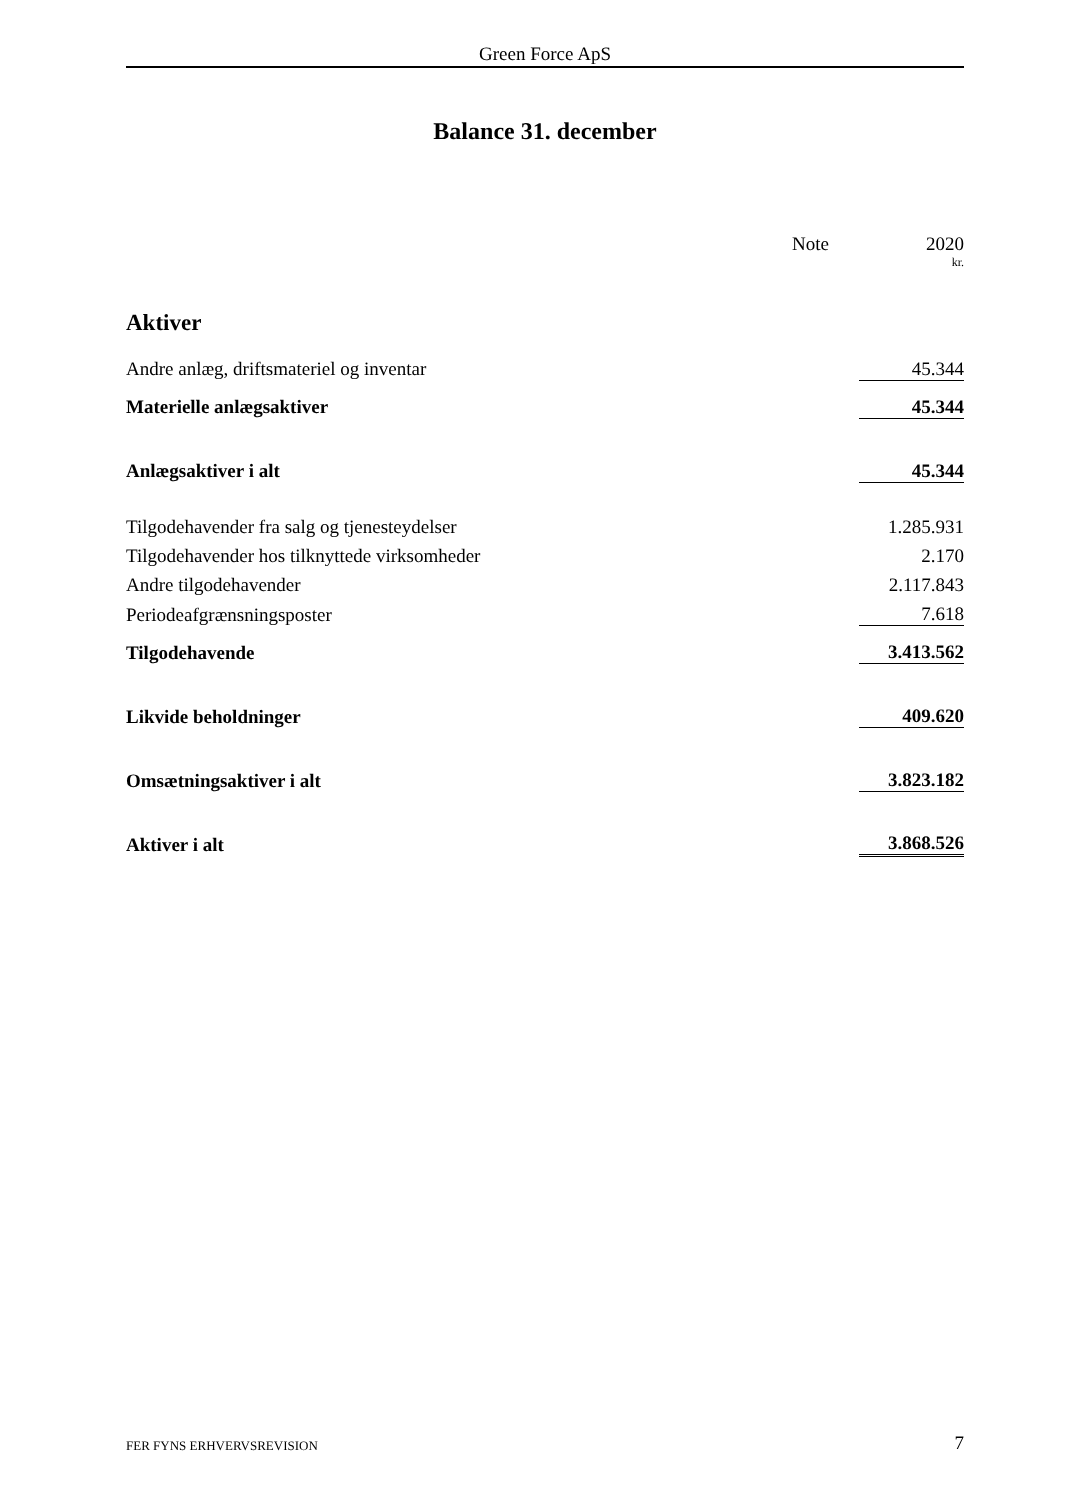Green Force ApS
Balance 31. december
| | Note | 2020 |
| | | kr. |
| Aktiver | | |
| Andre anlæg, driftsmateriel og inventar | | 45.344 |
| Materielle anlægsaktiver | | 45.344 |
| Anlægsaktiver i alt | | 45.344 |
| Tilgodehavender fra salg og tjenesteydelser | | 1.285.931 |
| Tilgodehavender hos tilknyttede virksomheder | | 2.170 |
| Andre tilgodehavender | | 2.117.843 |
| Periodeafgrænsningsposter | | 7.618 |
| Tilgodehavende | | 3.413.562 |
| Likvide beholdninger | | 409.620 |
| Omsætningsaktiver i alt | | 3.823.182 |
| Aktiver i alt | | 3.868.526 |
FER FYNS ERHVERVSREVISION 7